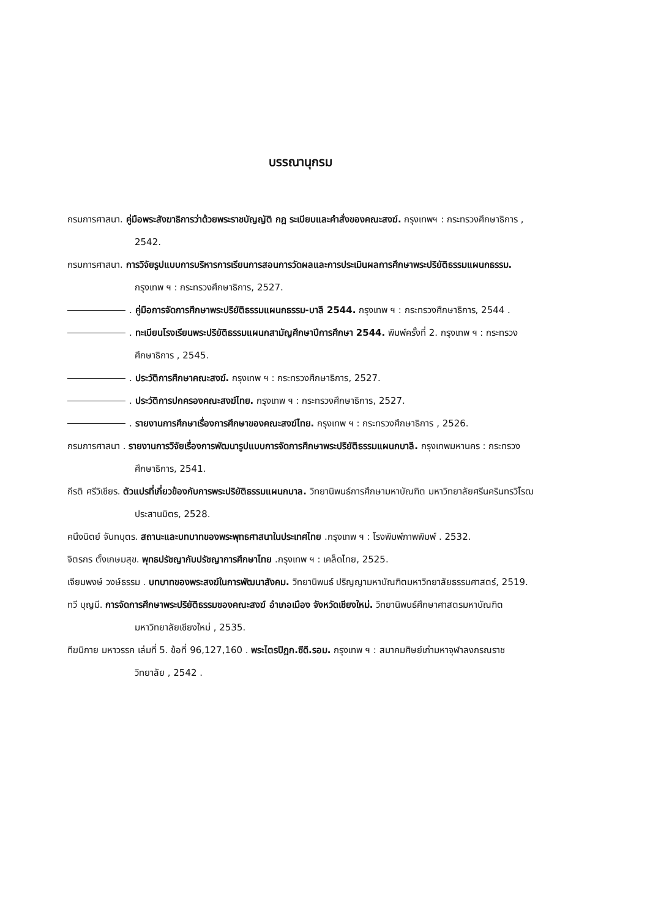บรรณานุกรม
กรมการศาสนา. คู่มือพระสังฆาธิการว่าด้วยพระราชบัญญัติ กฎ ระเบียบและคำสั่งของคณะสงฆ์. กรุงเทพฯ : กระทรวงศึกษาธิการ , 2542.
กรมการศาสนา. การวิจัยรูปแบบการบริหารการเรียนการสอนการวัดผลและการประเมินผลการศึกษาพระปริยัติธรรมแผนกธรรม. กรุงเทพ ฯ : กระทรวงศึกษาธิการ, 2527.
. คู่มือการจัดการศึกษาพระปริยัติธรรมแผนกธรรม-บาลี 2544. กรุงเทพ ฯ : กระทรวงศึกษาธิการ, 2544 .
. ทะเบียนโรงเรียนพระปริยัติธรรมแผนกสามัญศึกษาปีการศึกษา 2544. พิมพ์ครั้งที่ 2. กรุงเทพ ฯ : กระทรวงศึกษาธิการ , 2545.
. ประวัติการศึกษาคณะสงฆ์. กรุงเทพ ฯ : กระทรวงศึกษาธิการ, 2527.
. ประวัติการปกครองคณะสงฆ์ไทย. กรุงเทพ ฯ : กระทรวงศึกษาธิการ, 2527.
. รายงานการศึกษาเรื่องการศึกษาของคณะสงฆ์ไทย. กรุงเทพ ฯ : กระทรวงศึกษาธิการ , 2526.
กรมการศาสนา . รายงานการวิจัยเรื่องการพัฒนารูปแบบการจัดการศึกษาพระปริยัติธรรมแผนกบาลี. กรุงเทพมหานคร : กระทรวงศึกษาธิการ, 2541.
กีรติ ศรีวิเชียร. ตัวแปรที่เกี่ยวข้องกับการพระปริยัติธรรมแผนกบาล. วิทยานิพนธ์การศึกษามหาบัณฑิต มหาวิทยาลัยศรีนครินทรวิโรฒประสานมิตร, 2528.
คนึงนิตย์ จันทบุตร. สถานะและบทบาทของพระพุทธศาสนาในประเทศไทย .กรุงเทพ ฯ : โรงพิมพ์ภาพพิมพ์ . 2532.
จิตรกร ตั้งเกษมสุข. พุทธปรัชญากับปรัชญาการศึกษาไทย .กรุงเทพ ฯ : เคล็ดไทย, 2525.
เจียมพงษ์ วงษ์ธรรม . บทบาทของพระสงฆ์ในการพัฒนาสังคม. วิทยานิพนธ์ ปริญญามหาบัณฑิตมหาวิทยาลัยธรรมศาสตร์, 2519.
ทวี บุญมี. การจัดการศึกษาพระปริยัติธรรมของคณะสงฆ์ อำเภอเมือง จังหวัดเชียงใหม่. วิทยานิพนธ์ศึกษาศาสตรมหาบัณฑิต มหาวิทยาลัยเชียงใหม่ , 2535.
ทีฆนิกาย มหาวรรค เล่มที่ 5. ข้อที่ 96,127,160 . พระไตรปิฎก.ซีดี.รอม. กรุงเทพ ฯ : สมาคมศิษย์เก่ามหาจุฬาลงกรณราชวิทยาลัย , 2542 .